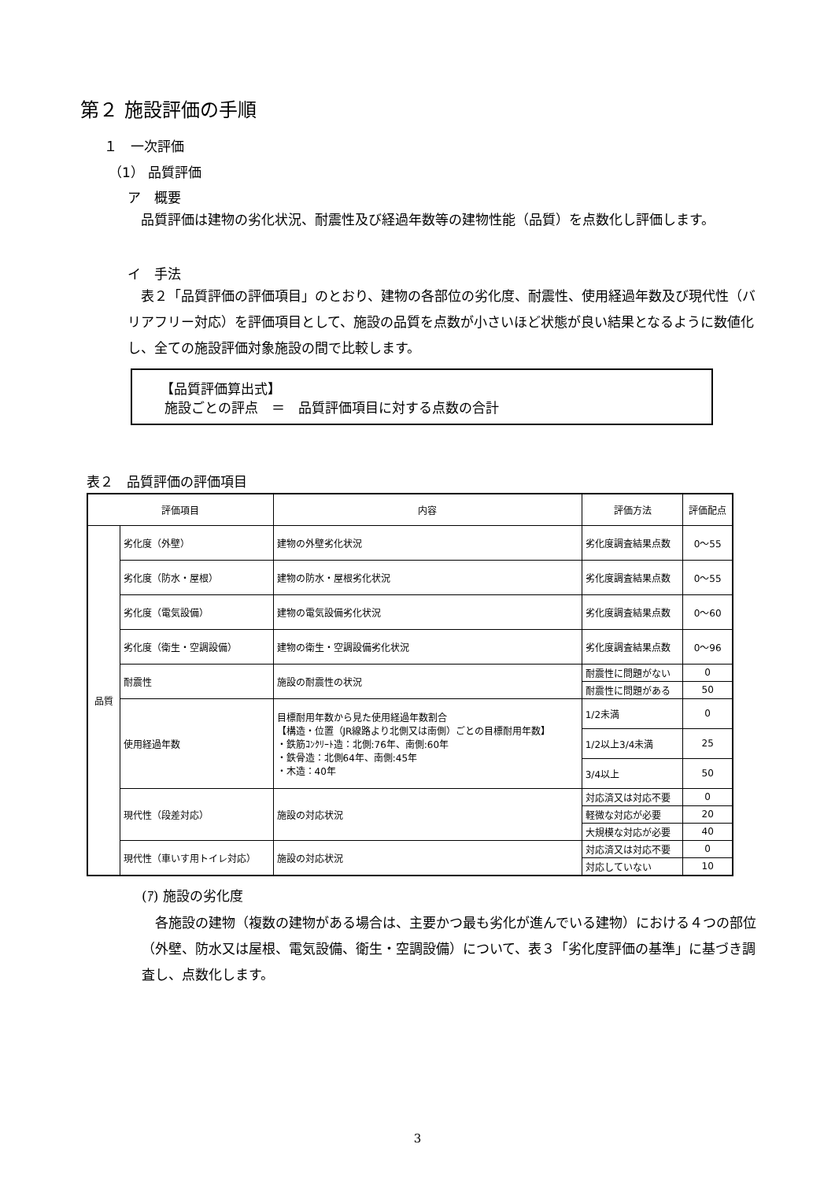第２ 施設評価の手順
１　一次評価
（1） 品質評価
ア　概要
品質評価は建物の劣化状況、耐震性及び経過年数等の建物性能（品質）を点数化し評価します。
イ　手法
表２「品質評価の評価項目」のとおり、建物の各部位の劣化度、耐震性、使用経過年数及び現代性（バリアフリー対応）を評価項目として、施設の品質を点数が小さいほど状態が良い結果となるように数値化し、全ての施設評価対象施設の間で比較します。
【品質評価算出式】
施設ごとの評点　＝　品質評価項目に対する点数の合計
表２　品質評価の評価項目
| 評価項目 | | 内容 | 評価方法 | 評価配点 |
| --- | --- | --- | --- | --- |
| 品質 | 劣化度（外壁） | 建物の外壁劣化状況 | 劣化度調査結果点数 | 0～55 |
| | 劣化度（防水・屋根） | 建物の防水・屋根劣化状況 | 劣化度調査結果点数 | 0～55 |
| | 劣化度（電気設備） | 建物の電気設備劣化状況 | 劣化度調査結果点数 | 0～60 |
| | 劣化度（衛生・空調設備） | 建物の衛生・空調設備劣化状況 | 劣化度調査結果点数 | 0～96 |
| | 耐震性 | 施設の耐震性の状況 | 耐震性に問題がない | 0 |
| | | | 耐震性に問題がある | 50 |
| | 使用経過年数 | 目標耐用年数から見た使用経過年数割合 【構造・位置（JR線路より北側又は南側）ごとの目標耐用年数】 ・鉄筋ｺﾝｸﾘｰﾄ造：北側:76年、南側:60年 ・鉄骨造：北側64年、南側:45年 ・木造：40年 | 1/2未満 | 0 |
| | | | 1/2以上3/4未満 | 25 |
| | | | 3/4以上 | 50 |
| | 現代性（段差対応） | 施設の対応状況 | 対応済又は対応不要 | 0 |
| | | | 軽微な対応が必要 | 20 |
| | | | 大規模な対応が必要 | 40 |
| | 現代性（車いす用トイレ対応） | 施設の対応状況 | 対応済又は対応不要 | 0 |
| | | | 対応していない | 10 |
(ｱ) 施設の劣化度
各施設の建物（複数の建物がある場合は、主要かつ最も劣化が進んでいる建物）における４つの部位（外壁、防水又は屋根、電気設備、衛生・空調設備）について、表３「劣化度評価の基準」に基づき調査し、点数化します。
3